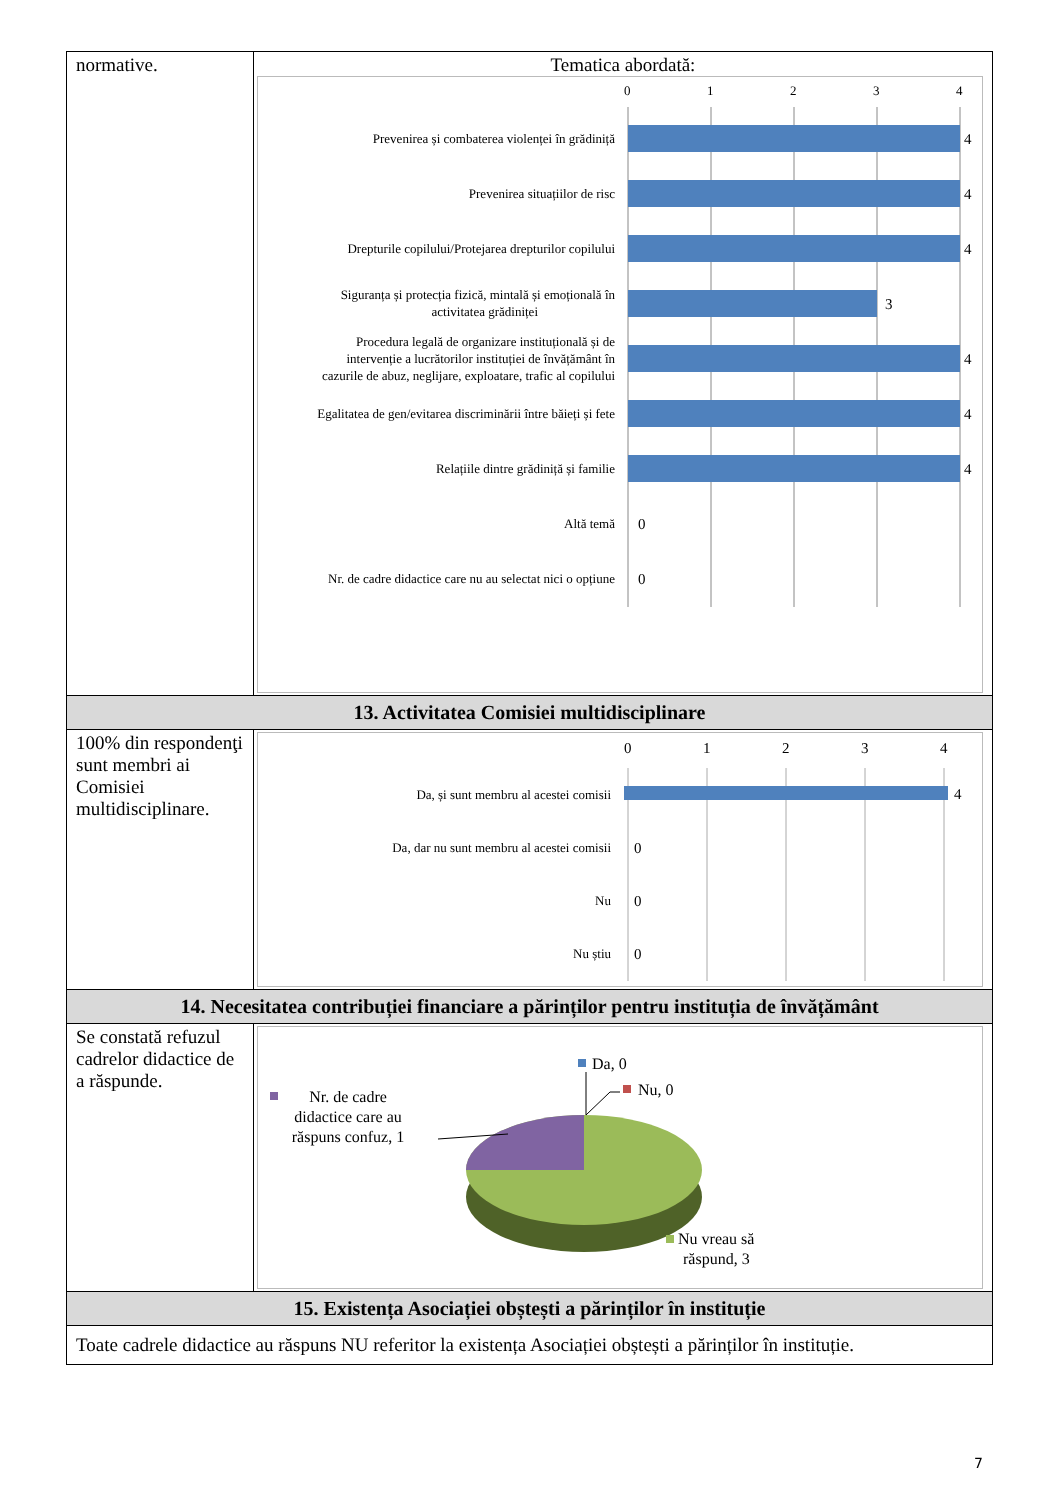| normative. | Tematica abordată: 0 1 2 3 4 Prevenirea și combaterea violenței în grădiniță Prevenirea situațiilor de risc Drepturile copilului/Protejarea drepturilor copilului Siguranța și protecția fizică, mintală și emoțională în activitatea grădiniței Procedura legală de organizare instituțională și de intervenție a lucrătorilor instituției de învățământ în cazurile de abuz, neglijare, exploatare, trafic al copilului Egalitatea de gen/evitarea discriminării între băieți și fete Relațiile dintre grădiniță și familie Altă temă Nr. de cadre didactice care nu au selectat nici o opțiune 4 4 4 3 4 4 4 0 0 |
| 13. Activitatea Comisiei multidisciplinare | |
| 100% din respondenţi sunt membri ai Comisiei multidisciplinare. | 0 1 2 3 4 Da, și sunt membru al acestei comisii Da, dar nu sunt membru al acestei comisii Nu Nu știu 4 0 0 0 |
| 14. Necesitatea contribuției financiare a părinților pentru instituția de învățământ | |
| Se constată refuzul cadrelor didactice de a răspunde. | Da, 0 Nu, 0 Nr. de cadre didactice care au răspuns confuz, 1 Nu vreau să răspund, 3 |
| 15. Existența Asociației obștești a părinților în instituție | |
| Toate cadrele didactice au răspuns NU referitor la existența Asociației obștești a părinților în instituție. | |
7